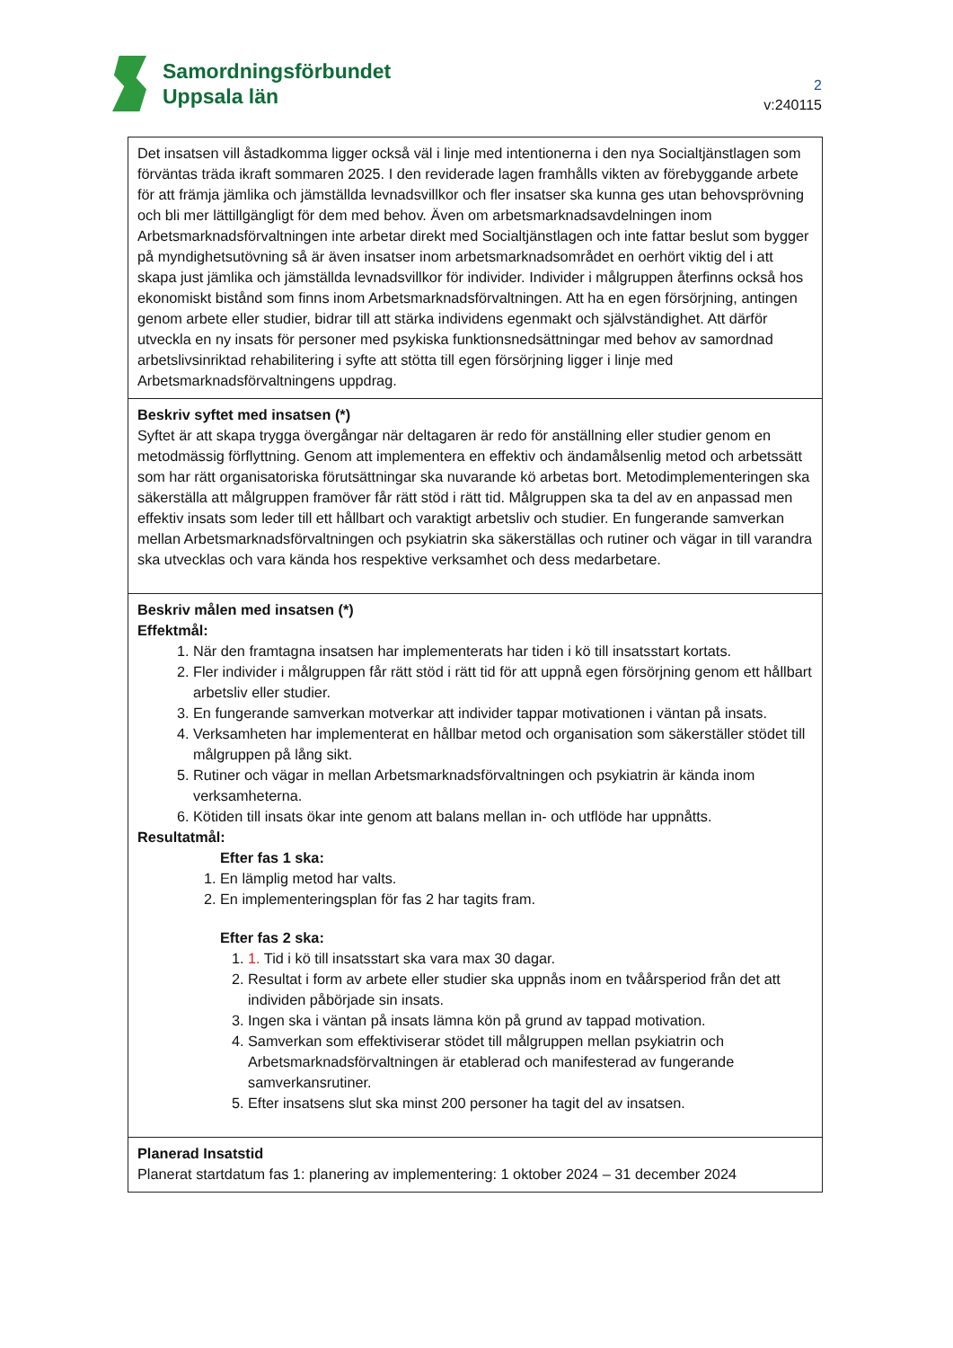Samordningsförbundet
Uppsala län
2
v:240115
| Det insatsen vill åstadkomma ligger också väl i linje med intentionerna i den nya Socialtjänstlagen som förväntas träda ikraft sommaren 2025. I den reviderade lagen framhålls vikten av förebyggande arbete för att främja jämlika och jämställda levnadsvillkor och fler insatser ska kunna ges utan behovsprövning och bli mer lättillgängligt för dem med behov. Även om arbetsmarknadsavdelningen inom Arbetsmarknadsförvaltningen inte arbetar direkt med Socialtjänstlagen och inte fattar beslut som bygger på myndighetsutövning så är även insatser inom arbetsmarknadsområdet en oerhört viktig del i att skapa just jämlika och jämställda levnadsvillkor för individer. Individer i målgruppen återfinns också hos ekonomiskt bistånd som finns inom Arbetsmarknadsförvaltningen. Att ha en egen försörjning, antingen genom arbete eller studier, bidrar till att stärka individens egenmakt och självständighet. Att därför utveckla en ny insats för personer med psykiska funktionsnedsättningar med behov av samordnad arbetslivsinriktad rehabilitering i syfte att stötta till egen försörjning ligger i linje med Arbetsmarknadsförvaltningens uppdrag. |
| Beskriv syftet med insatsen (*) Syftet är att skapa trygga övergångar när deltagaren är redo för anställning eller studier genom en metodmässig förflyttning. Genom att implementera en effektiv och ändamålsenlig metod och arbetssätt som har rätt organisatoriska förutsättningar ska nuvarande kö arbetas bort. Metodimplementeringen ska säkerställa att målgruppen framöver får rätt stöd i rätt tid. Målgruppen ska ta del av en anpassad men effektiv insats som leder till ett hållbart och varaktigt arbetsliv och studier. En fungerande samverkan mellan Arbetsmarknadsförvaltningen och psykiatrin ska säkerställas och rutiner och vägar in till varandra ska utvecklas och vara kända hos respektive verksamhet och dess medarbetare. |
| Beskriv målen med insatsen (*) Effektmål: 1. När den framtagna insatsen har implementerats har tiden i kö till insatsstart kortats. 2. Fler individer i målgruppen får rätt stöd i rätt tid för att uppnå egen försörjning genom ett hållbart arbetsliv eller studier. 3. En fungerande samverkan motverkar att individer tappar motivationen i väntan på insats. 4. Verksamheten har implementerat en hållbar metod och organisation som säkerställer stödet till målgruppen på lång sikt. 5. Rutiner och vägar in mellan Arbetsmarknadsförvaltningen och psykiatrin är kända inom verksamheterna. 6. Kötiden till insats ökar inte genom att balans mellan in- och utflöde har uppnåtts. Resultatmål: Efter fas 1 ska: 1. En lämplig metod har valts. 2. En implementeringsplan för fas 2 har tagits fram. Efter fas 2 ska: 1. 1. Tid i kö till insatsstart ska vara max 30 dagar. 2. Resultat i form av arbete eller studier ska uppnås inom en tvåårsperiod från det att individen påbörjade sin insats. 3. Ingen ska i väntan på insats lämna kön på grund av tappad motivation. 4. Samverkan som effektiviserar stödet till målgruppen mellan psykiatrin och Arbetsmarknadsförvaltningen är etablerad och manifesterad av fungerande samverkansrutiner. 5. Efter insatsens slut ska minst 200 personer ha tagit del av insatsen. |
| Planerad Insatstid Planerat startdatum fas 1: planering av implementering: 1 oktober 2024 – 31 december 2024 |